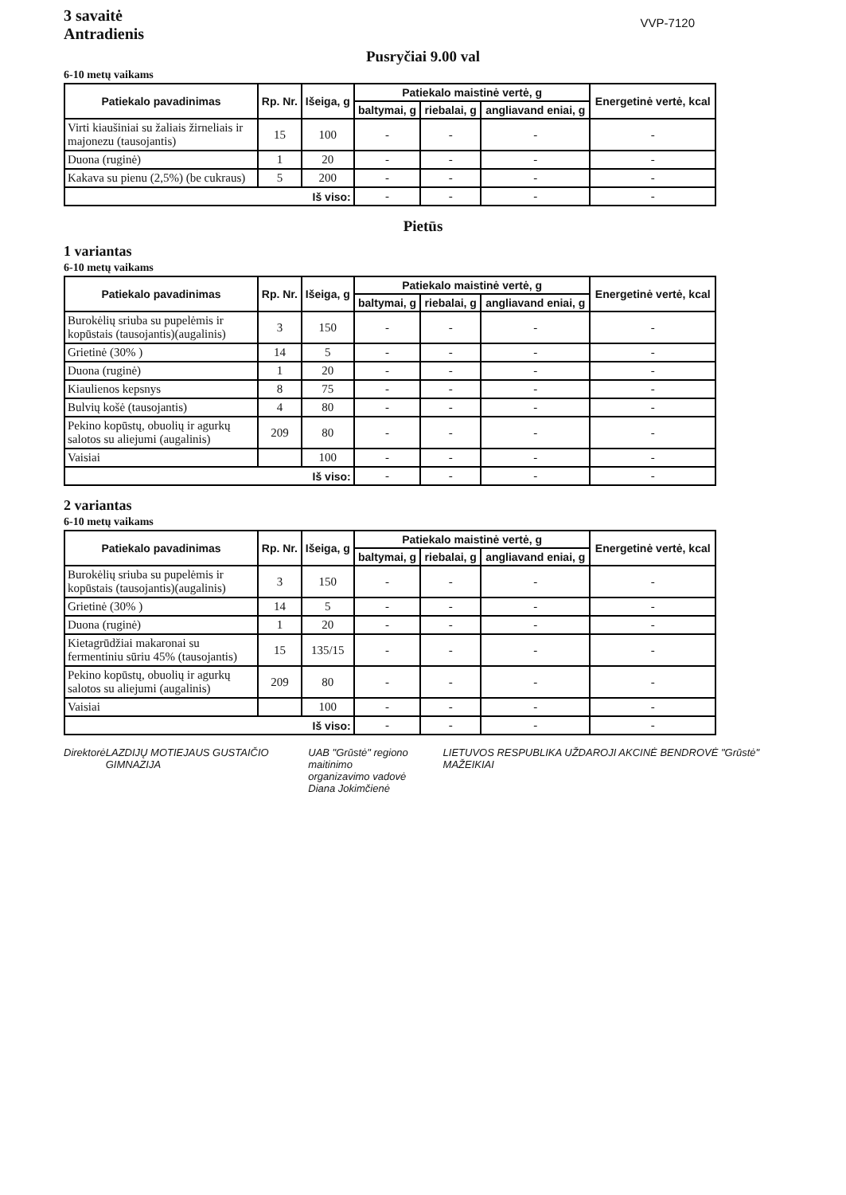3 savaitė
Antradienis
VVP-7120
Pusryčiai 9.00 val
6-10 metų vaikams
| Patiekalo pavadinimas | Rp. Nr. | Išeiga, g | Patiekalo maistinė vertė, g | | | Energetinė vertė, kcal |
| --- | --- | --- | --- | --- | --- | --- |
| | | | baltymai, g | riebalai, g | angliavand eniai, g | |
| Virti kiaušiniai su žaliais žirneliais ir majonezu (tausojantis) | 15 | 100 | - | - | - | - |
| Duona (ruginė) | 1 | 20 | - | - | - | - |
| Kakava su pienu (2,5%) (be cukraus) | 5 | 200 | - | - | - | - |
| Iš viso: | | | - | - | - | - |
Pietūs
1 variantas
6-10 metų vaikams
| Patiekalo pavadinimas | Rp. Nr. | Išeiga, g | Patiekalo maistinė vertė, g | | | Energetinė vertė, kcal |
| --- | --- | --- | --- | --- | --- | --- |
| | | | baltymai, g | riebalai, g | angliavand eniai, g | |
| Burokėlių sriuba su pupelėmis ir kopūstais (tausojantis)(augalinis) | 3 | 150 | - | - | - | - |
| Grietinė (30% ) | 14 | 5 | - | - | - | - |
| Duona (ruginė) | 1 | 20 | - | - | - | - |
| Kiaulienos kepsnys | 8 | 75 | - | - | - | - |
| Bulvių košė (tausojantis) | 4 | 80 | - | - | - | - |
| Pekino kopūstų, obuolių ir agurkų salotos su aliejumi (augalinis) | 209 | 80 | - | - | - | - |
| Vaisiai | | 100 | - | - | - | - |
| Iš viso: | | | - | - | - | - |
2 variantas
6-10 metų vaikams
| Patiekalo pavadinimas | Rp. Nr. | Išeiga, g | Patiekalo maistinė vertė, g | | | Energetinė vertė, kcal |
| --- | --- | --- | --- | --- | --- | --- |
| | | | baltymai, g | riebalai, g | angliavand eniai, g | |
| Burokėlių sriuba su pupelėmis ir kopūstais (tausojantis)(augalinis) | 3 | 150 | - | - | - | - |
| Grietinė (30% ) | 14 | 5 | - | - | - | - |
| Duona (ruginė) | 1 | 20 | - | - | - | - |
| Kietagrūdžiai makaronai su fermentiniu sūriu 45% (tausojantis) | 15 | 135/15 | - | - | - | - |
| Pekino kopūstų, obuolių ir agurkų salotos su aliejumi (augalinis) | 209 | 80 | - | - | - | - |
| Vaisiai | | 100 | - | - | - | - |
| Iš viso: | | | - | - | - | - |
Direktorė LAZDIJŲ MOTIEJAUS GUSTAIČIO GIMNAZIJA
UAB "Grūstė" regiono maitinimo
organizavimo vadovė
Diana Jokimčienė
LIETUVOS RESPUBLIKA UŽDAROJI AKCINĖ BENDROVĖ "Grūstė" MAŽEIKIAI